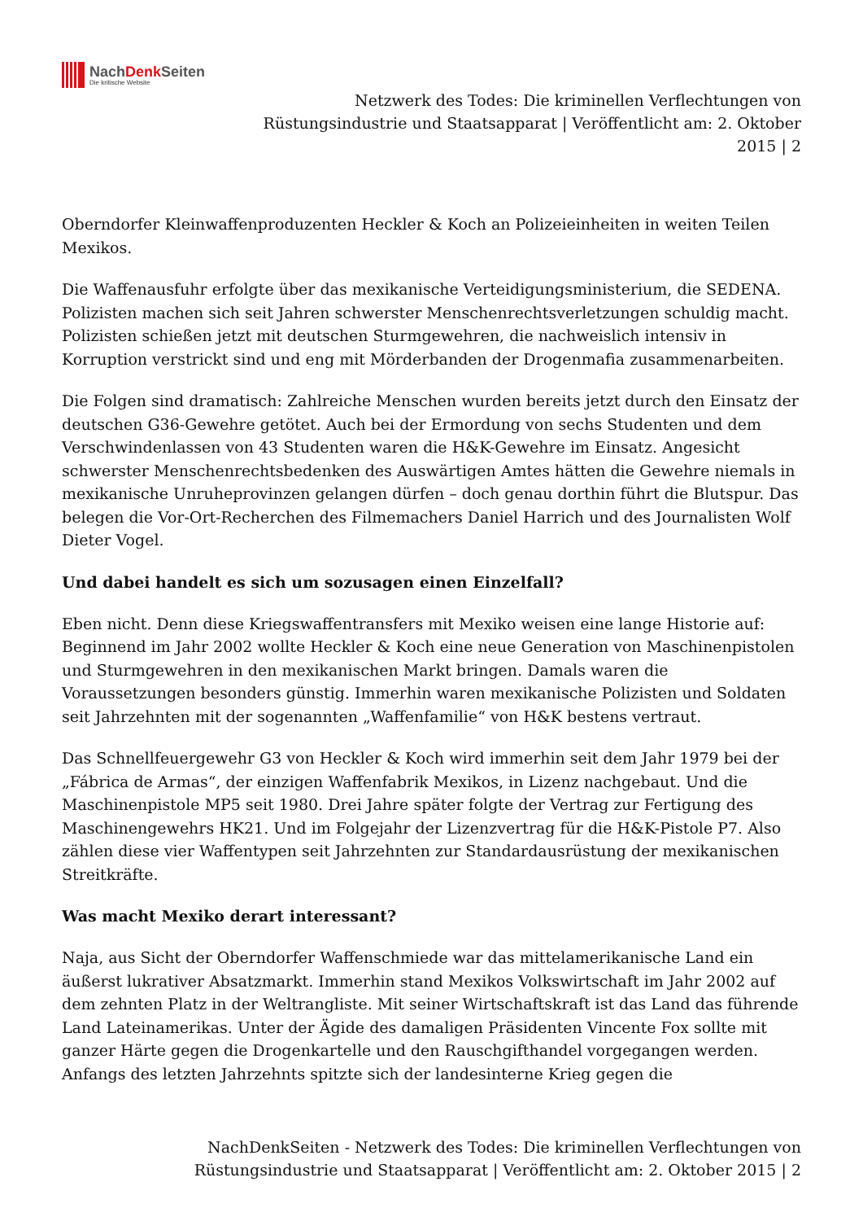NachDenk Seiten
Die kritische Website
Netzwerk des Todes: Die kriminellen Verflechtungen von
Rüstungsindustrie und Staatsapparat | Veröffentlicht am: 2. Oktober
2015 | 2
Oberndorfer Kleinwaffenproduzenten Heckler & Koch an Polizeieinheiten in weiten Teilen Mexikos.
Die Waffenausfuhr erfolgte über das mexikanische Verteidigungsministerium, die SEDENA. Polizisten machen sich seit Jahren schwerster Menschenrechtsverletzungen schuldig macht. Polizisten schießen jetzt mit deutschen Sturmgewehren, die nachweislich intensiv in Korruption verstrickt sind und eng mit Mörderbanden der Drogenmafia zusammenarbeiten.
Die Folgen sind dramatisch: Zahlreiche Menschen wurden bereits jetzt durch den Einsatz der deutschen G36-Gewehre getötet. Auch bei der Ermordung von sechs Studenten und dem Verschwindenlassen von 43 Studenten waren die H&K-Gewehre im Einsatz. Angesicht schwerster Menschenrechtsbedenken des Auswärtigen Amtes hätten die Gewehre niemals in mexikanische Unruheprovinzen gelangen dürfen – doch genau dorthin führt die Blutspur. Das belegen die Vor-Ort-Recherchen des Filmemachers Daniel Harrich und des Journalisten Wolf Dieter Vogel.
Und dabei handelt es sich um sozusagen einen Einzelfall?
Eben nicht. Denn diese Kriegswaffentransfers mit Mexiko weisen eine lange Historie auf: Beginnend im Jahr 2002 wollte Heckler & Koch eine neue Generation von Maschinenpistolen und Sturmgewehren in den mexikanischen Markt bringen. Damals waren die Voraussetzungen besonders günstig. Immerhin waren mexikanische Polizisten und Soldaten seit Jahrzehnten mit der sogenannten „Waffenfamilie“ von H&K bestens vertraut.
Das Schnellfeuergewehr G3 von Heckler & Koch wird immerhin seit dem Jahr 1979 bei der „Fábrica de Armas“, der einzigen Waffenfabrik Mexikos, in Lizenz nachgebaut. Und die Maschinenpistole MP5 seit 1980. Drei Jahre später folgte der Vertrag zur Fertigung des Maschinengewehrs HK21. Und im Folgejahr der Lizenzvertrag für die H&K-Pistole P7. Also zählen diese vier Waffentypen seit Jahrzehnten zur Standardausrüstung der mexikanischen Streitkräfte.
Was macht Mexiko derart interessant?
Naja, aus Sicht der Oberndorfer Waffenschmiede war das mittelamerikanische Land ein äußerst lukrativer Absatzmarkt. Immerhin stand Mexikos Volkswirtschaft im Jahr 2002 auf dem zehnten Platz in der Weltrangliste. Mit seiner Wirtschaftskraft ist das Land das führende Land Lateinamerikas. Unter der Ägide des damaligen Präsidenten Vincente Fox sollte mit ganzer Härte gegen die Drogenkartelle und den Rauschgifthandel vorgegangen werden. Anfangs des letzten Jahrzehnts spitzte sich der landesinterne Krieg gegen die
NachDenkSeiten - Netzwerk des Todes: Die kriminellen Verflechtungen von
Rüstungsindustrie und Staatsapparat | Veröffentlicht am: 2. Oktober 2015 | 2